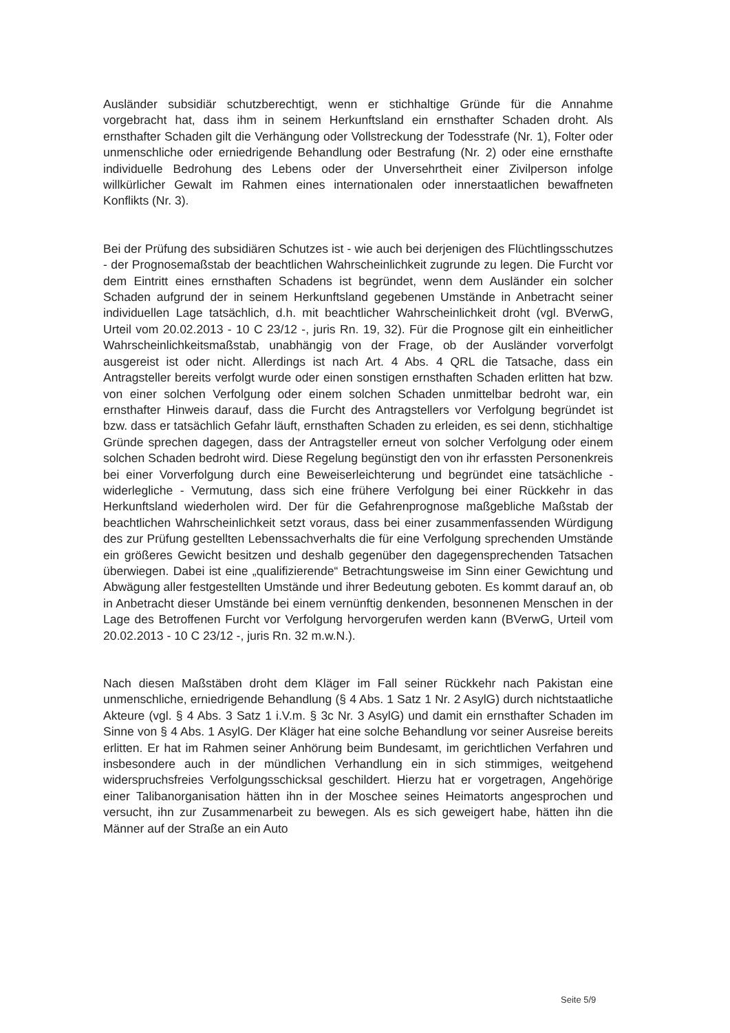Ausländer subsidiär schutzberechtigt, wenn er stichhaltige Gründe für die Annahme vorgebracht hat, dass ihm in seinem Herkunftsland ein ernsthafter Schaden droht. Als ernsthafter Schaden gilt die Verhängung oder Vollstreckung der Todesstrafe (Nr. 1), Folter oder unmenschliche oder erniedrigende Behandlung oder Bestrafung (Nr. 2) oder eine ernsthafte individuelle Bedrohung des Lebens oder der Unversehrtheit einer Zivilperson infolge willkürlicher Gewalt im Rahmen eines internationalen oder innerstaatlichen bewaffneten Konflikts (Nr. 3).
Bei der Prüfung des subsidiären Schutzes ist - wie auch bei derjenigen des Flüchtlingsschutzes - der Prognosemaßstab der beachtlichen Wahrscheinlichkeit zugrunde zu legen. Die Furcht vor dem Eintritt eines ernsthaften Schadens ist begründet, wenn dem Ausländer ein solcher Schaden aufgrund der in seinem Herkunftsland gegebenen Umstände in Anbetracht seiner individuellen Lage tatsächlich, d.h. mit beachtlicher Wahrscheinlichkeit droht (vgl. BVerwG, Urteil vom 20.02.2013 - 10 C 23/12 -, juris Rn. 19, 32). Für die Prognose gilt ein einheitlicher Wahrscheinlichkeitsmaßstab, unabhängig von der Frage, ob der Ausländer vorverfolgt ausgereist ist oder nicht. Allerdings ist nach Art. 4 Abs. 4 QRL die Tatsache, dass ein Antragsteller bereits verfolgt wurde oder einen sonstigen ernsthaften Schaden erlitten hat bzw. von einer solchen Verfolgung oder einem solchen Schaden unmittelbar bedroht war, ein ernsthafter Hinweis darauf, dass die Furcht des Antragstellers vor Verfolgung begründet ist bzw. dass er tatsächlich Gefahr läuft, ernsthaften Schaden zu erleiden, es sei denn, stichhaltige Gründe sprechen dagegen, dass der Antragsteller erneut von solcher Verfolgung oder einem solchen Schaden bedroht wird. Diese Regelung begünstigt den von ihr erfassten Personenkreis bei einer Vorverfolgung durch eine Beweiserleichterung und begründet eine tatsächliche - widerlegliche - Vermutung, dass sich eine frühere Verfolgung bei einer Rückkehr in das Herkunftsland wiederholen wird. Der für die Gefahrenprognose maßgebliche Maßstab der beachtlichen Wahrscheinlichkeit setzt voraus, dass bei einer zusammenfassenden Würdigung des zur Prüfung gestellten Lebenssachverhalts die für eine Verfolgung sprechenden Umstände ein größeres Gewicht besitzen und deshalb gegenüber den dagegensprechenden Tatsachen überwiegen. Dabei ist eine „qualifizierende“ Betrachtungsweise im Sinn einer Gewichtung und Abwägung aller festgestellten Umstände und ihrer Bedeutung geboten. Es kommt darauf an, ob in Anbetracht dieser Umstände bei einem vernünftig denkenden, besonnenen Menschen in der Lage des Betroffenen Furcht vor Verfolgung hervorgerufen werden kann (BVerwG, Urteil vom 20.02.2013 - 10 C 23/12 -, juris Rn. 32 m.w.N.).
Nach diesen Maßstäben droht dem Kläger im Fall seiner Rückkehr nach Pakistan eine unmenschliche, erniedrigende Behandlung (§ 4 Abs. 1 Satz 1 Nr. 2 AsylG) durch nichtstaatliche Akteure (vgl. § 4 Abs. 3 Satz 1 i.V.m. § 3c Nr. 3 AsylG) und damit ein ernsthafter Schaden im Sinne von § 4 Abs. 1 AsylG. Der Kläger hat eine solche Behandlung vor seiner Ausreise bereits erlitten. Er hat im Rahmen seiner Anhörung beim Bundesamt, im gerichtlichen Verfahren und insbesondere auch in der mündlichen Verhandlung ein in sich stimmiges, weitgehend widerspruchsfreies Verfolgungsschicksal geschildert. Hierzu hat er vorgetragen, Angehörige einer Talibanorganisation hätten ihn in der Moschee seines Heimatorts angesprochen und versucht, ihn zur Zusammenarbeit zu bewegen. Als es sich geweigert habe, hätten ihn die Männer auf der Straße an ein Auto
Seite 5/9